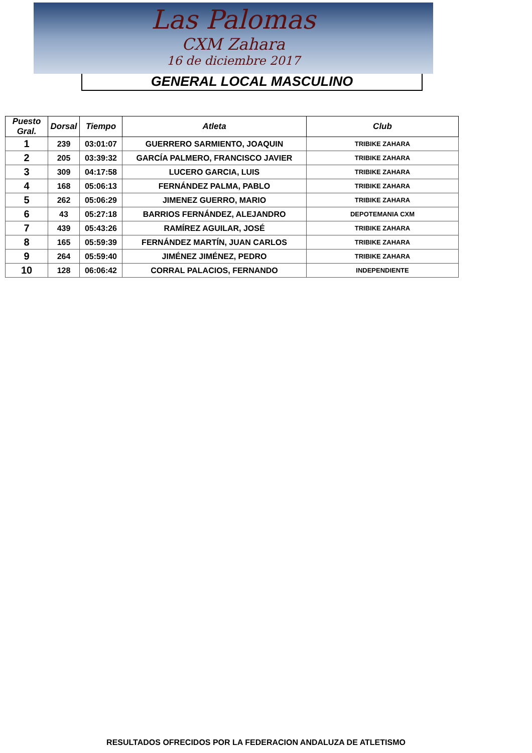Las Palomas
CXM Zahara
16 de diciembre 2017
GENERAL LOCAL MASCULINO
| Puesto Gral. | Dorsal | Tiempo | Atleta | Club |
| --- | --- | --- | --- | --- |
| 1 | 239 | 03:01:07 | GUERRERO SARMIENTO, JOAQUIN | TRIBIKE ZAHARA |
| 2 | 205 | 03:39:32 | GARCÍA PALMERO, FRANCISCO JAVIER | TRIBIKE ZAHARA |
| 3 | 309 | 04:17:58 | LUCERO GARCIA, LUIS | TRIBIKE ZAHARA |
| 4 | 168 | 05:06:13 | FERNÁNDEZ PALMA, PABLO | TRIBIKE ZAHARA |
| 5 | 262 | 05:06:29 | JIMENEZ GUERRO, MARIO | TRIBIKE ZAHARA |
| 6 | 43 | 05:27:18 | BARRIOS FERNÁNDEZ, ALEJANDRO | DEPOTEMANIA CXM |
| 7 | 439 | 05:43:26 | RAMÍREZ AGUILAR, JOSÉ | TRIBIKE ZAHARA |
| 8 | 165 | 05:59:39 | FERNÁNDEZ MARTÍN, JUAN CARLOS | TRIBIKE ZAHARA |
| 9 | 264 | 05:59:40 | JIMÉNEZ JIMÉNEZ, PEDRO | TRIBIKE ZAHARA |
| 10 | 128 | 06:06:42 | CORRAL PALACIOS, FERNANDO | INDEPENDIENTE |
RESULTADOS OFRECIDOS POR LA FEDERACION ANDALUZA DE ATLETISMO